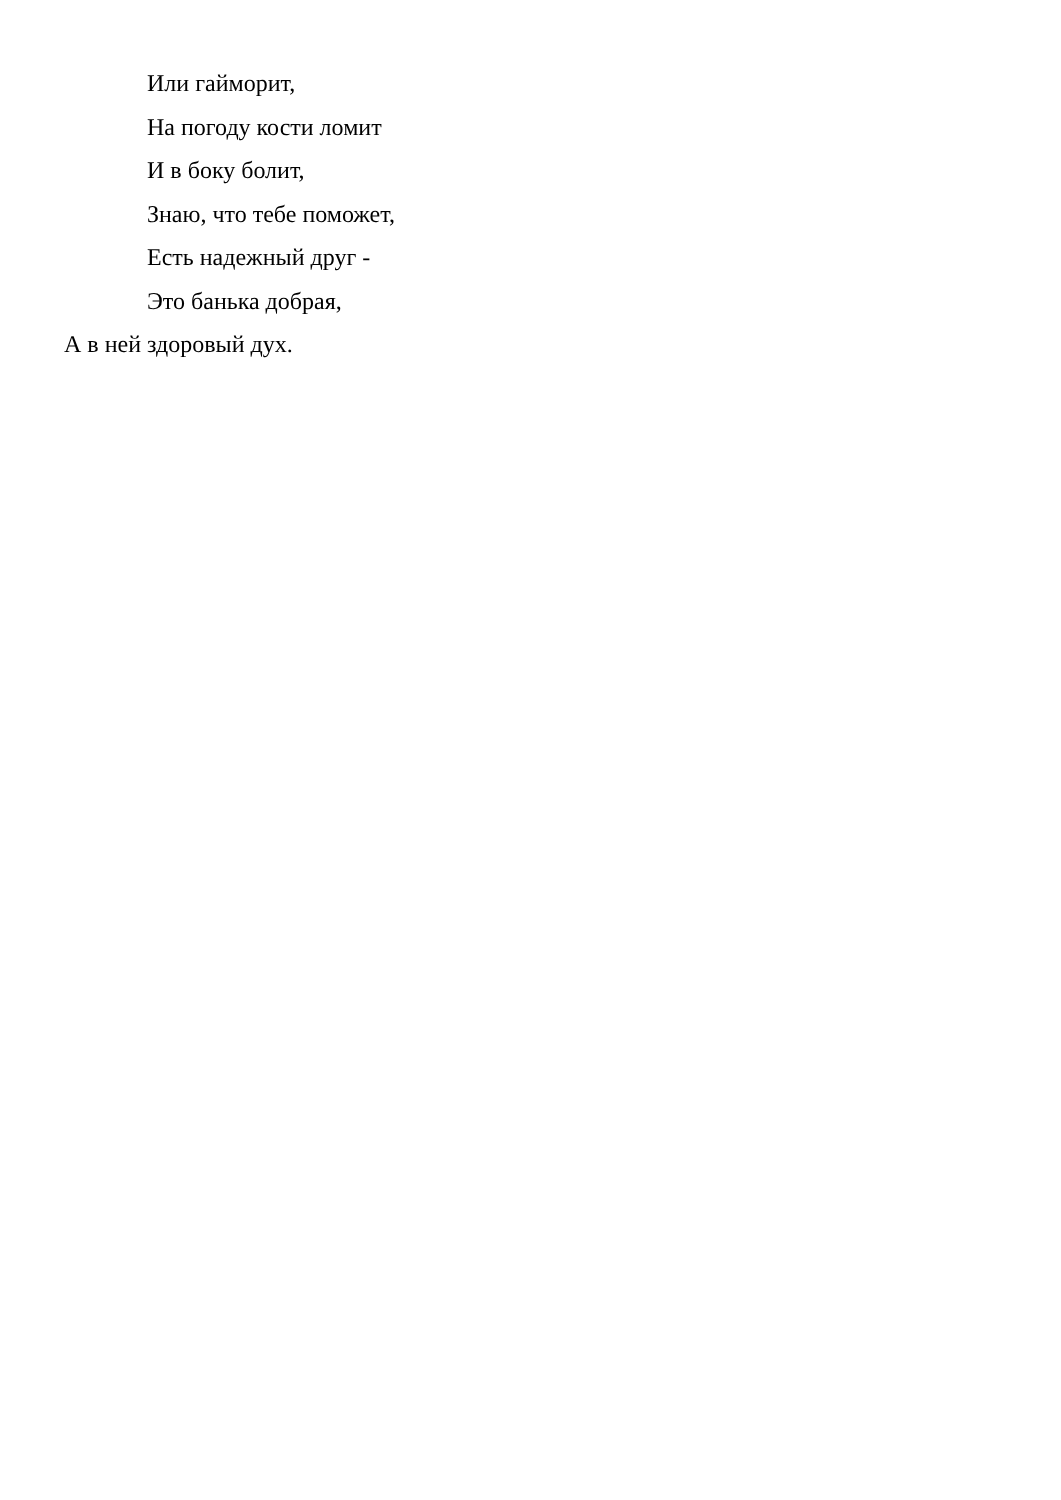Или гайморит,
На погоду кости ломит
И в боку болит,
Знаю, что тебе поможет,
Есть надежный друг -
Это банька добрая,
А в ней здоровый дух.